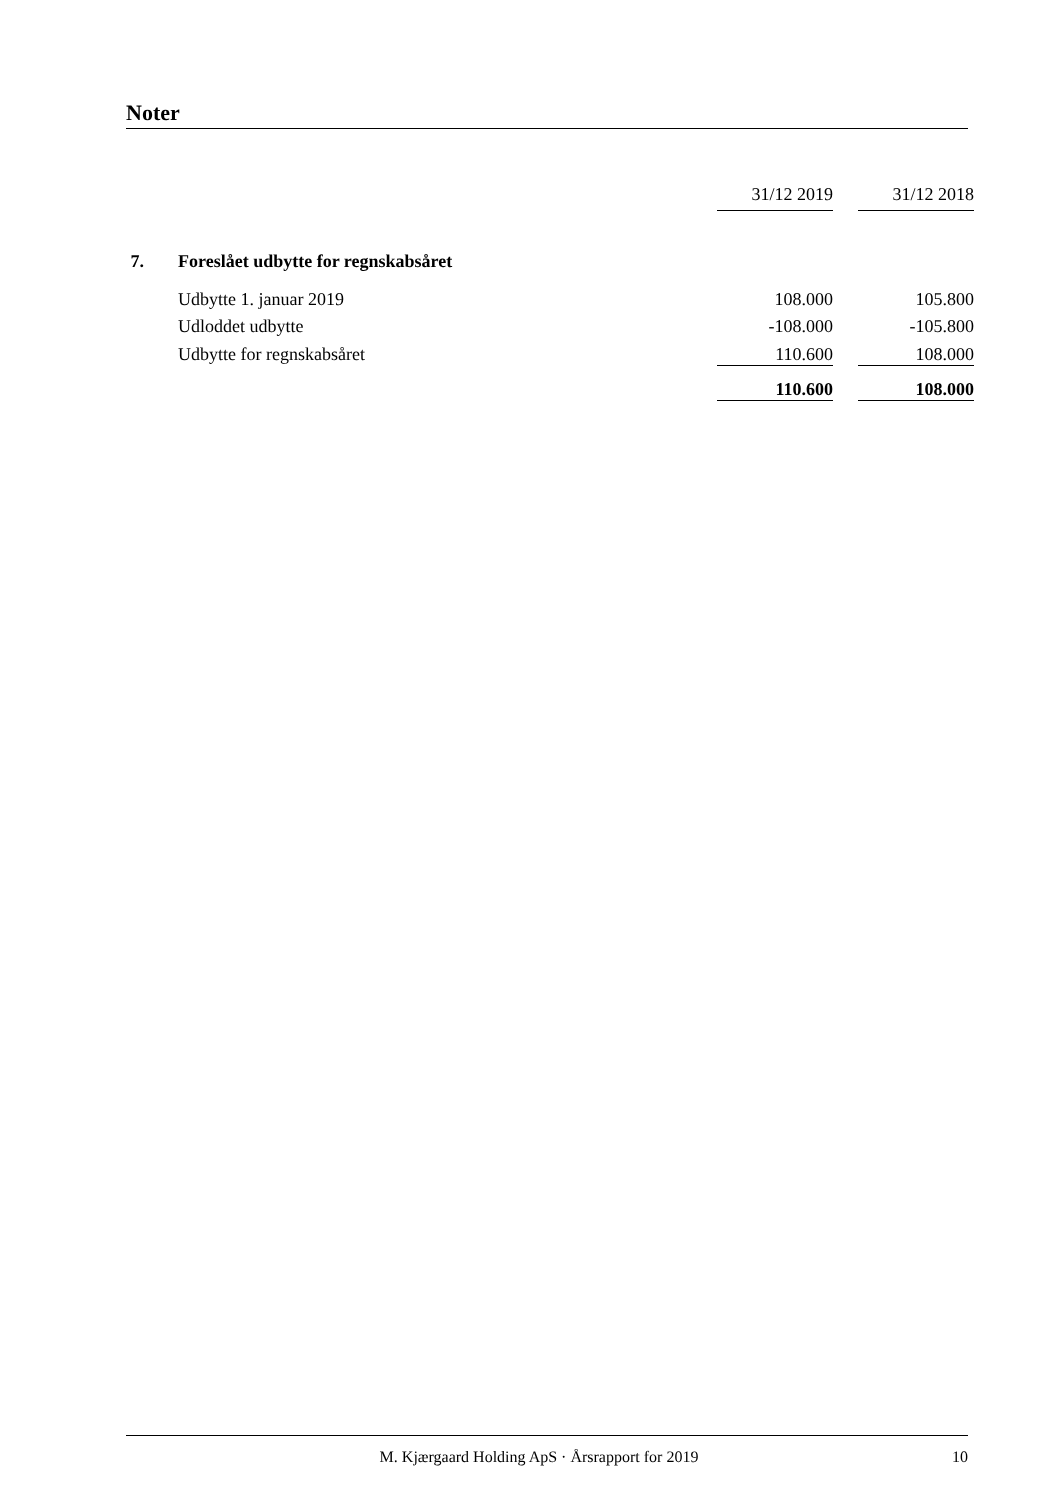Noter
| | | 31/12 2019 | | 31/12 2018 |
| --- | --- | --- | --- | --- |
| 7. | Foreslået udbytte for regnskabsåret | | | |
| | Udbytte 1. januar 2019 | 108.000 | | 105.800 |
| | Udloddet udbytte | -108.000 | | -105.800 |
| | Udbytte for regnskabsåret | 110.600 | | 108.000 |
| | | 110.600 | | 108.000 |
M. Kjærgaard Holding ApS · Årsrapport for 2019 10